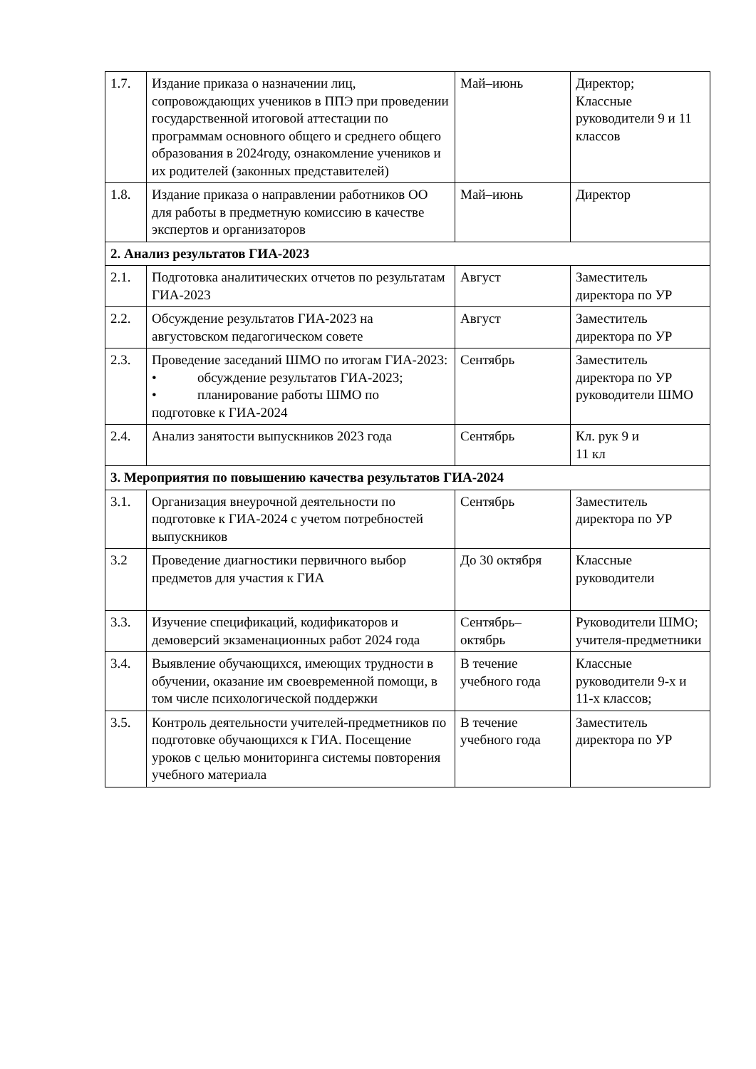| 1.7. | Издание приказа о назначении лиц, сопровождающих учеников в ППЭ при проведении государственной итоговой аттестации по программам основного общего и среднего общего образования в 2024году, ознакомление учеников и их родителей (законных представителей) | Май–июнь | Директор; Классные руководители 9 и 11 классов |
| 1.8. | Издание приказа о направлении работников ОО для работы в предметную комиссию в качестве экспертов и организаторов | Май–июнь | Директор |
| 2. Анализ результатов ГИА-2023 | | | |
| 2.1. | Подготовка аналитических отчетов по результатам ГИА-2023 | Август | Заместитель директора по УР |
| 2.2. | Обсуждение результатов ГИА-2023 на августовском педагогическом совете | Август | Заместитель директора по УР |
| 2.3. | Проведение заседаний ШМО по итогам ГИА-2023: • обсуждение результатов ГИА-2023; • планирование работы ШМО по подготовке к ГИА-2024 | Сентябрь | Заместитель директора по УР руководители ШМО |
| 2.4. | Анализ занятости выпускников 2023 года | Сентябрь | Кл. рук 9 и 11 кл |
| 3. Мероприятия по повышению качества результатов ГИА-2024 | | | |
| 3.1. | Организация внеурочной деятельности по подготовке к ГИА-2024 с учетом потребностей выпускников | Сентябрь | Заместитель директора по УР |
| 3.2 | Проведение диагностики первичного выбор предметов для участия к ГИА | До 30 октября | Классные руководители |
| 3.3. | Изучение спецификаций, кодификаторов и демоверсий экзаменационных работ 2024 года | Сентябрь– октябрь | Руководители ШМО; учителя-предметники |
| 3.4. | Выявление обучающихся, имеющих трудности в обучении, оказание им своевременной помощи, в том числе психологической поддержки | В течение учебного года | Классные руководители 9-х и 11-х классов; |
| 3.5. | Контроль деятельности учителей-предметников по подготовке обучающихся к ГИА. Посещение уроков с целью мониторинга системы повторения учебного материала | В течение учебного года | Заместитель директора по УР |